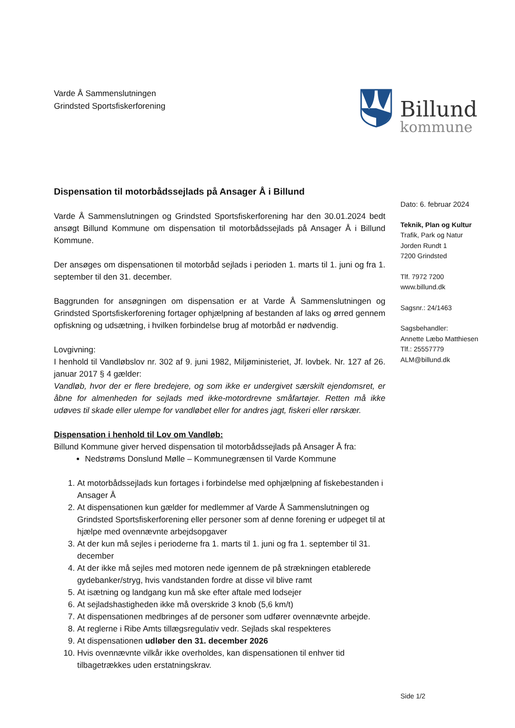Varde Å Sammenslutningen
Grindsted Sportsfiskerforening
Billund
kommune
Dispensation til motorbådssejlads på Ansager Å i Billund
Varde Å Sammenslutningen og Grindsted Sportsfiskerforening har den 30.01.2024 bedt ansøgt Billund Kommune om dispensation til motorbådssejlads på Ansager Å i Billund Kommune.
Der ansøges om dispensationen til motorbåd sejlads i perioden 1. marts til 1. juni og fra 1. september til den 31. december.
Baggrunden for ansøgningen om dispensation er at Varde Å Sammenslutningen og Grindsted Sportsfiskerforening fortager ophjælpning af bestanden af laks og ørred gennem opfiskning og udsætning, i hvilken forbindelse brug af motorbåd er nødvendig.
Lovgivning:
I henhold til Vandløbslov nr. 302 af 9. juni 1982, Miljøministeriet, Jf. lovbek. Nr. 127 af 26. januar 2017 § 4 gælder:
Vandløb, hvor der er flere bredejere, og som ikke er undergivet særskilt ejendomsret, er åbne for almenheden for sejlads med ikke-motordrevne småfartøjer. Retten må ikke udøves til skade eller ulempe for vandløbet eller for andres jagt, fiskeri eller rørskær.
Dispensation i henhold til Lov om Vandløb:
Billund Kommune giver herved dispensation til motorbådssejlads på Ansager Å fra:
Nedstrøms Donslund Mølle – Kommunegrænsen til Varde Kommune
1. At motorbådssejlads kun fortages i forbindelse med ophjælpning af fiskebestanden i Ansager Å
2. At dispensationen kun gælder for medlemmer af Varde Å Sammenslutningen og Grindsted Sportsfiskerforening eller personer som af denne forening er udpeget til at hjælpe med ovennævnte arbejdsopgaver
3. At der kun må sejles i perioderne fra 1. marts til 1. juni og fra 1. september til 31. december
4. At der ikke må sejles med motoren nede igennem de på strækningen etablerede gydebanker/stryg, hvis vandstanden fordre at disse vil blive ramt
5. At isætning og landgang kun må ske efter aftale med lodsejer
6. At sejladshastigheden ikke må overskride 3 knob (5,6 km/t)
7. At dispensationen medbringes af de personer som udfører ovennævnte arbejde.
8. At reglerne i Ribe Amts tillægsregulativ vedr. Sejlads skal respekteres
9. At dispensationen udløber den 31. december 2026
10. Hvis ovennævnte vilkår ikke overholdes, kan dispensationen til enhver tid tilbagetrækkes uden erstatningskrav.
Dato: 6. februar 2024
Teknik, Plan og Kultur
Trafik, Park og Natur
Jorden Rundt 1
7200 Grindsted
Tlf. 7972 7200
www.billund.dk
Sagsnr.: 24/1463
Sagsbehandler:
Annette Læbo Matthiesen
Tlf.: 25557779
ALM@billund.dk
Side 1/2